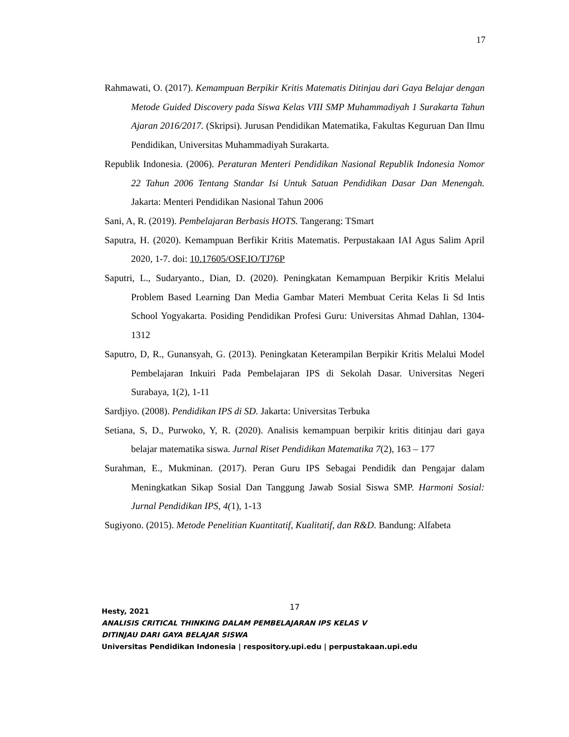17
Rahmawati, O. (2017). Kemampuan Berpikir Kritis Matematis Ditinjau dari Gaya Belajar dengan Metode Guided Discovery pada Siswa Kelas VIII SMP Muhammadiyah 1 Surakarta Tahun Ajaran 2016/2017. (Skripsi). Jurusan Pendidikan Matematika, Fakultas Keguruan Dan Ilmu Pendidikan, Universitas Muhammadiyah Surakarta.
Republik Indonesia. (2006). Peraturan Menteri Pendidikan Nasional Republik Indonesia Nomor 22 Tahun 2006 Tentang Standar Isi Untuk Satuan Pendidikan Dasar Dan Menengah. Jakarta: Menteri Pendidikan Nasional Tahun 2006
Sani, A, R. (2019). Pembelajaran Berbasis HOTS. Tangerang: TSmart
Saputra, H. (2020). Kemampuan Berfikir Kritis Matematis. Perpustakaan IAI Agus Salim April 2020, 1-7. doi: 10.17605/OSF.IO/TJ76P
Saputri, L., Sudaryanto., Dian, D. (2020). Peningkatan Kemampuan Berpikir Kritis Melalui Problem Based Learning Dan Media Gambar Materi Membuat Cerita Kelas Ii Sd Intis School Yogyakarta. Posiding Pendidikan Profesi Guru: Universitas Ahmad Dahlan, 1304-1312
Saputro, D, R., Gunansyah, G. (2013). Peningkatan Keterampilan Berpikir Kritis Melalui Model Pembelajaran Inkuiri Pada Pembelajaran IPS di Sekolah Dasar. Universitas Negeri Surabaya, 1(2), 1-11
Sardjiyo. (2008). Pendidikan IPS di SD. Jakarta: Universitas Terbuka
Setiana, S, D., Purwoko, Y, R. (2020). Analisis kemampuan berpikir kritis ditinjau dari gaya belajar matematika siswa. Jurnal Riset Pendidikan Matematika 7(2), 163 – 177
Surahman, E., Mukminan. (2017). Peran Guru IPS Sebagai Pendidik dan Pengajar dalam Meningkatkan Sikap Sosial Dan Tanggung Jawab Sosial Siswa SMP. Harmoni Sosial: Jurnal Pendidikan IPS, 4(1), 1-13
Sugiyono. (2015). Metode Penelitian Kuantitatif, Kualitatif, dan R&D. Bandung: Alfabeta
Hesty, 2021 17
ANALISIS CRITICAL THINKING DALAM PEMBELAJARAN IPS KELAS V
DITINJAU DARI GAYA BELAJAR SISWA
Universitas Pendidikan Indonesia | respository.upi.edu | perpustakaan.upi.edu